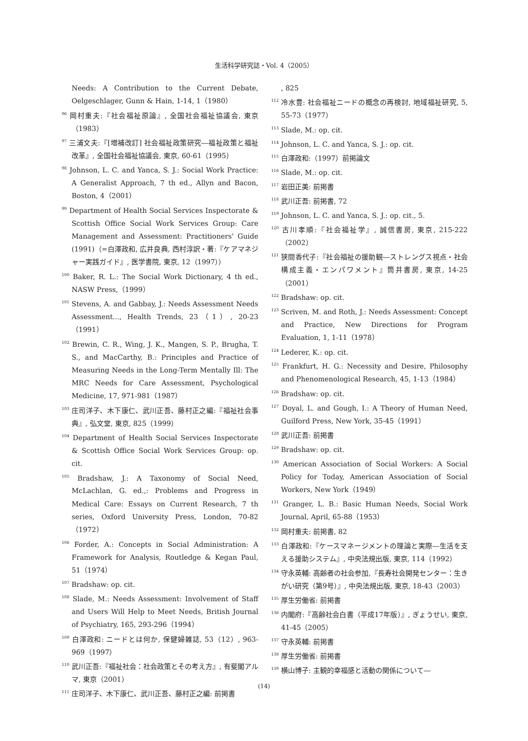生活科学研究誌・Vol. 4（2005）
Needs: A Contribution to the Current Debate, Oelgeschlager, Gunn & Hain, 1-14, 1（1980）
<sup>96</sup> 岡村重夫:『社会福祉原論』, 全国社会福祉協議会, 東京（1983）
<sup>97</sup> 三浦文夫:『[増補改訂] 社会福祉政策研究―福祉政策と福祉改革』, 全国社会福祉協議会, 東京, 60-61（1995）
<sup>98</sup> Johnson, L. C. and Yanca, S. J.: Social Work Practice: A Generalist Approach, 7 th ed., Allyn and Bacon, Boston, 4（2001）
<sup>99</sup> Department of Health Social Services Inspectorate & Scottish Office Social Work Services Group: Care Management and Assessment: Practitioners' Guide (1991)（=白澤政和, 広井良典, 西村淳訳・著:『ケアマネジャー実践ガイド』, 医学書院, 東京, 12（1997））
<sup>100</sup> Baker, R. L.: The Social Work Dictionary, 4 th ed., NASW Press,（1999）
<sup>101</sup> Stevens, A. and Gabbay, J.: Needs Assessment Needs Assessment..., Health Trends, 23（1）, 20-23（1991）
<sup>102</sup> Brewin, C. R., Wing, J. K., Mangen, S. P., Brugha, T. S., and MacCarthy, B.: Principles and Practice of Measuring Needs in the Long-Term Mentally Ill: The MRC Needs for Care Assessment, Psychological Medicine, 17, 971-981（1987）
<sup>103</sup> 庄司洋子、木下康仁、武川正吾、藤村正之編:『福祉社会事典』, 弘文堂, 東京, 825（1999）
<sup>104</sup> Department of Health Social Services Inspectorate & Scottish Office Social Work Services Group: op. cit.
<sup>105</sup> Bradshaw, J.: A Taxonomy of Social Need, McLachlan, G. ed.,: Problems and Progress in Medical Care: Essays on Current Research, 7 th series, Oxford University Press, London, 70-82（1972）
<sup>106</sup> Forder, A.: Concepts in Social Administration: A Framework for Analysis, Routledge & Kegan Paul, 51（1974）
<sup>107</sup> Bradshaw: op. cit.
<sup>108</sup> Slade, M.: Needs Assessment: Involvement of Staff and Users Will Help to Meet Needs, British Journal of Psychiatry, 165, 293-296（1994）
<sup>109</sup> 白澤政和: ニードとは何か, 保健婦雑誌, 53（12）, 963-969（1997）
<sup>110</sup> 武川正吾:『福祉社会：社会政策とその考え方』, 有斐閣アルマ, 東京（2001）
<sup>111</sup> 庄司洋子、木下康仁、武川正吾、藤村正之編: 前掲書
, 825
<sup>112</sup> 冷水豊: 社会福祉ニードの概念の再検討, 地域福祉研究, 5, 55-73（1977）
<sup>113</sup> Slade, M.: op. cit.
<sup>114</sup> Johnson, L. C. and Yanca, S. J.: op. cit.
<sup>115</sup> 白澤政和:（1997）前掲論文
<sup>116</sup> Slade, M.: op. cit.
<sup>117</sup> 岩田正美: 前掲書
<sup>118</sup> 武川正吾: 前掲書, 72
<sup>119</sup> Johnson, L. C. and Yanca, S. J.: op. cit., 5.
<sup>120</sup> 古川孝順:『社会福祉学』, 誠信書房, 東京, 215-222（2002）
<sup>121</sup> 狭間香代子:『社会福祉の援助観―ストレングス視点・社会構成主義・エンパワメント』筒井書房, 東京, 14-25（2001）
<sup>122</sup> Bradshaw: op. cit.
<sup>123</sup> Scriven, M. and Roth, J.: Needs Assessment: Concept and Practice, New Directions for Program Evaluation, 1, 1-11（1978）
<sup>124</sup> Lederer, K.: op. cit.
<sup>125</sup> Frankfurt, H. G.: Necessity and Desire, Philosophy and Phenomenological Research, 45, 1-13（1984）
<sup>126</sup> Bradshaw: op. cit.
<sup>127</sup> Doyal, L. and Gough, I.: A Theory of Human Need, Guilford Press, New York, 35-45（1991）
<sup>128</sup> 武川正吾: 前掲書
<sup>129</sup> Bradshaw: op. cit.
<sup>130</sup> American Association of Social Workers: A Social Policy for Today, American Association of Social Workers, New York（1949）
<sup>131</sup> Granger, L. B.: Basic Human Needs, Social Work Journal, April, 65-88（1953）
<sup>132</sup> 岡村重夫: 前掲書, 82
<sup>133</sup> 白澤政和:『ケースマネージメントの理論と実際―生活を支える援助システム』, 中央法規出版, 東京, 114（1992）
<sup>134</sup> 守永英輔: 高齢者の社会参加,『長寿社会開発センター：生きがい研究（第9号）』, 中央法規出版, 東京, 18-43（2003）
<sup>135</sup> 厚生労働省: 前掲書
<sup>136</sup> 内閣府:『高齢社会白書（平成17年版）』, ぎょうせい, 東京, 41-45（2005）
<sup>137</sup> 守永英輔: 前掲書
<sup>138</sup> 厚生労働省: 前掲書
<sup>139</sup> 横山博子: 主観的幸福感と活動の関係について―
(14)